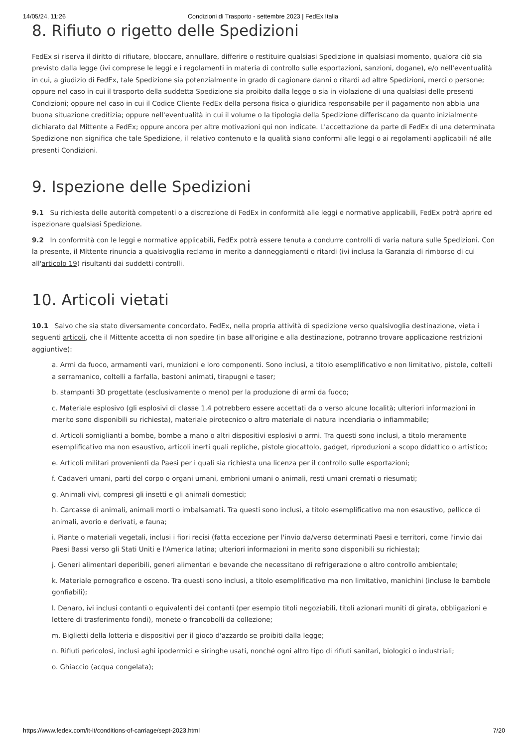14/05/24, 11:26 Condizioni di Trasporto - settembre 2023 | FedEx Italia
8. Rifiuto o rigetto delle Spedizioni
FedEx si riserva il diritto di rifiutare, bloccare, annullare, differire o restituire qualsiasi Spedizione in qualsiasi momento, qualora ciò sia previsto dalla legge (ivi comprese le leggi e i regolamenti in materia di controllo sulle esportazioni, sanzioni, dogane), e/o nell'eventualità in cui, a giudizio di FedEx, tale Spedizione sia potenzialmente in grado di cagionare danni o ritardi ad altre Spedizioni, merci o persone; oppure nel caso in cui il trasporto della suddetta Spedizione sia proibito dalla legge o sia in violazione di una qualsiasi delle presenti Condizioni; oppure nel caso in cui il Codice Cliente FedEx della persona fisica o giuridica responsabile per il pagamento non abbia una buona situazione creditizia; oppure nell'eventualità in cui il volume o la tipologia della Spedizione differiscano da quanto inizialmente dichiarato dal Mittente a FedEx; oppure ancora per altre motivazioni qui non indicate. L'accettazione da parte di FedEx di una determinata Spedizione non significa che tale Spedizione, il relativo contenuto e la qualità siano conformi alle leggi o ai regolamenti applicabili né alle presenti Condizioni.
9. Ispezione delle Spedizioni
9.1 Su richiesta delle autorità competenti o a discrezione di FedEx in conformità alle leggi e normative applicabili, FedEx potrà aprire ed ispezionare qualsiasi Spedizione.
9.2 In conformità con le leggi e normative applicabili, FedEx potrà essere tenuta a condurre controlli di varia natura sulle Spedizioni. Con la presente, il Mittente rinuncia a qualsivoglia reclamo in merito a danneggiamenti o ritardi (ivi inclusa la Garanzia di rimborso di cui all'articolo 19) risultanti dai suddetti controlli.
10. Articoli vietati
10.1 Salvo che sia stato diversamente concordato, FedEx, nella propria attività di spedizione verso qualsivoglia destinazione, vieta i seguenti articoli, che il Mittente accetta di non spedire (in base all'origine e alla destinazione, potranno trovare applicazione restrizioni aggiuntive):
a. Armi da fuoco, armamenti vari, munizioni e loro componenti. Sono inclusi, a titolo esemplificativo e non limitativo, pistole, coltelli a serramanico, coltelli a farfalla, bastoni animati, tirapugni e taser;
b. stampanti 3D progettate (esclusivamente o meno) per la produzione di armi da fuoco;
c. Materiale esplosivo (gli esplosivi di classe 1.4 potrebbero essere accettati da o verso alcune località; ulteriori informazioni in merito sono disponibili su richiesta), materiale pirotecnico o altro materiale di natura incendiaria o infiammabile;
d. Articoli somiglianti a bombe, bombe a mano o altri dispositivi esplosivi o armi. Tra questi sono inclusi, a titolo meramente esemplificativo ma non esaustivo, articoli inerti quali repliche, pistole giocattolo, gadget, riproduzioni a scopo didattico o artistico;
e. Articoli militari provenienti da Paesi per i quali sia richiesta una licenza per il controllo sulle esportazioni;
f. Cadaveri umani, parti del corpo o organi umani, embrioni umani o animali, resti umani cremati o riesumati;
g. Animali vivi, compresi gli insetti e gli animali domestici;
h. Carcasse di animali, animali morti o imbalsamati. Tra questi sono inclusi, a titolo esemplificativo ma non esaustivo, pellicce di animali, avorio e derivati, e fauna;
i. Piante o materiali vegetali, inclusi i fiori recisi (fatta eccezione per l'invio da/verso determinati Paesi e territori, come l'invio dai Paesi Bassi verso gli Stati Uniti e l'America latina; ulteriori informazioni in merito sono disponibili su richiesta);
j. Generi alimentari deperibili, generi alimentari e bevande che necessitano di refrigerazione o altro controllo ambientale;
k. Materiale pornografico e osceno. Tra questi sono inclusi, a titolo esemplificativo ma non limitativo, manichini (incluse le bambole gonfiabili);
l. Denaro, ivi inclusi contanti o equivalenti dei contanti (per esempio titoli negoziabili, titoli azionari muniti di girata, obbligazioni e lettere di trasferimento fondi), monete o francobolli da collezione;
m. Biglietti della lotteria e dispositivi per il gioco d'azzardo se proibiti dalla legge;
n. Rifiuti pericolosi, inclusi aghi ipodermici e siringhe usati, nonché ogni altro tipo di rifiuti sanitari, biologici o industriali;
o. Ghiaccio (acqua congelata);
https://www.fedex.com/it-it/conditions-of-carriage/sept-2023.html 7/20